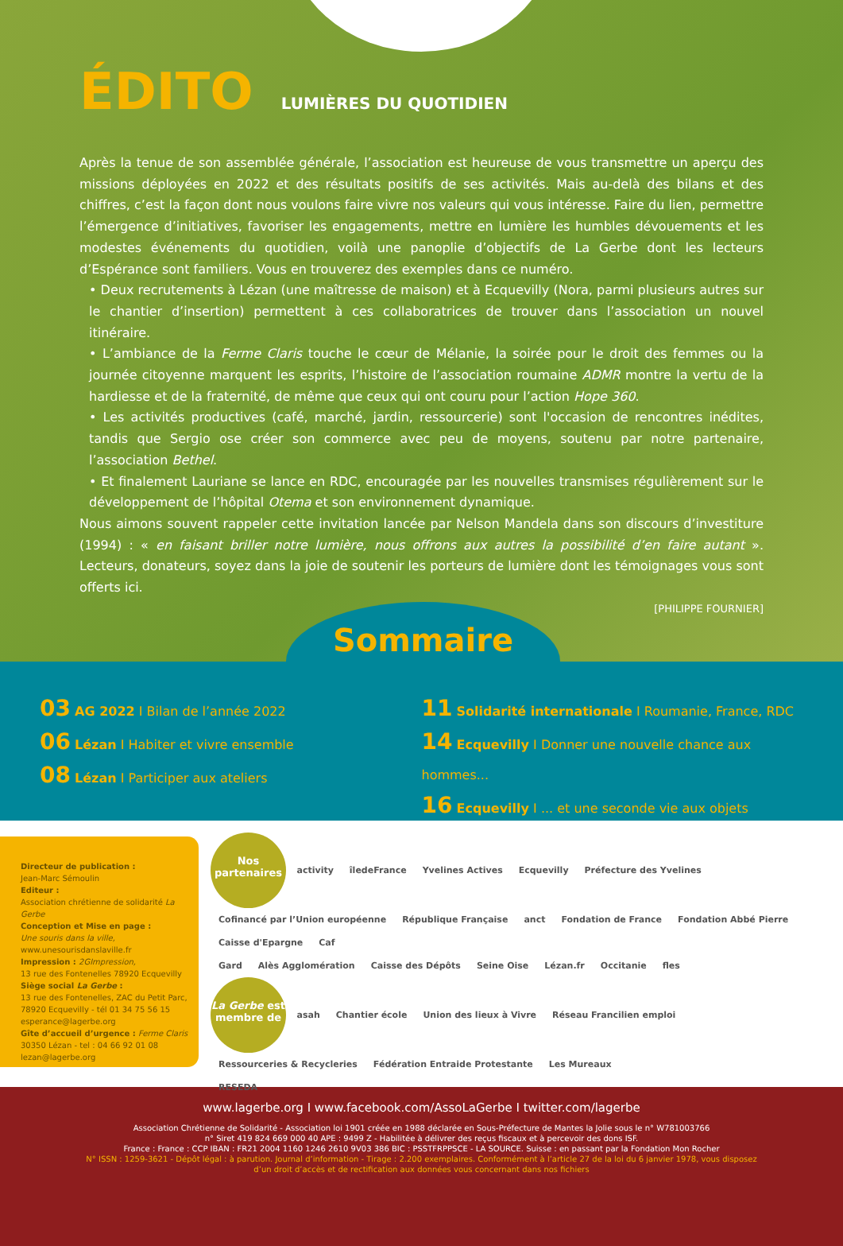ÉDITO
LUMIÈRES DU QUOTIDIEN
Après la tenue de son assemblée générale, l’association est heureuse de vous transmettre un aperçu des missions déployées en 2022 et des résultats positifs de ses activités. Mais au-delà des bilans et des chiffres, c’est la façon dont nous voulons faire vivre nos valeurs qui vous intéresse. Faire du lien, permettre l’émergence d’initiatives, favoriser les engagements, mettre en lumière les humbles dévouements et les modestes événements du quotidien, voilà une panoplie d’objectifs de La Gerbe dont les lecteurs d’Espérance sont familiers. Vous en trouverez des exemples dans ce numéro.
• Deux recrutements à Lézan (une maîtresse de maison) et à Ecquevilly (Nora, parmi plusieurs autres sur le chantier d’insertion) permettent à ces collaboratrices de trouver dans l’association un nouvel itinéraire.
• L’ambiance de la Ferme Claris touche le cœur de Mélanie, la soirée pour le droit des femmes ou la journée citoyenne marquent les esprits, l’histoire de l’association roumaine ADMR montre la vertu de la hardiesse et de la fraternité, de même que ceux qui ont couru pour l’action Hope 360.
• Les activités productives (café, marché, jardin, ressourcerie) sont l'occasion de rencontres inédites, tandis que Sergio ose créer son commerce avec peu de moyens, soutenu par notre partenaire, l’association Bethel.
• Et finalement Lauriane se lance en RDC, encouragée par les nouvelles transmises régulièrement sur le développement de l’hôpital Otema et son environnement dynamique.
Nous aimons souvent rappeler cette invitation lancée par Nelson Mandela dans son discours d’investiture (1994) : « en faisant briller notre lumière, nous offrons aux autres la possibilité d’en faire autant ». Lecteurs, donateurs, soyez dans la joie de soutenir les porteurs de lumière dont les témoignages vous sont offerts ici.
[PHILIPPE FOURNIER]
Sommaire
03 AG 2022 I Bilan de l’année 2022
06 Lézan I Habiter et vivre ensemble
08 Lézan I Participer aux ateliers
11 Solidarité internationale I Roumanie, France, RDC
14 Ecquevilly I Donner une nouvelle chance aux hommes...
16 Ecquevilly I ... et une seconde vie aux objets
Directeur de publication :
Jean-Marc Sémoulin
Editeur :
Association chrétienne de solidarité La Gerbe
Conception et Mise en page :
Une souris dans la ville,
www.unesourisdanslaville.fr
Impression : 2GImpression,
13 rue des Fontenelles 78920 Ecquevilly
Siège social La Gerbe :
13 rue des Fontenelles, ZAC du Petit Parc,
78920 Ecquevilly - tél 01 34 75 56 15
esperance@lagerbe.org
Gîte d’accueil d’urgence : Ferme Claris
30350 Lézan - tel : 04 66 92 01 08
lezan@lagerbe.org
Nos partenaires activity îledeFrance Yvelines Actives Ecquevilly Préfecture des Yvelines
Cofinancé par l’Union européenne République Française anct Fondation de France Fondation Abbé Pierre Caisse d'Epargne Caf
Gard Alès Agglomération Caisse des Dépôts Seine Oise Lézan.fr Occitanie fles
La Gerbe est membre de asah Chantier école Union des lieux à Vivre Réseau Francilien emploi Ressourceries & Recycleries Fédération Entraide Protestante Les Mureaux
RESEDA
www.lagerbe.org I www.facebook.com/AssoLaGerbe I twitter.com/lagerbe
Association Chrétienne de Solidarité - Association loi 1901 créée en 1988 déclarée en Sous-Préfecture de Mantes la Jolie sous le n° W781003766
n° Siret 419 824 669 000 40 APE : 9499 Z - Habilitée à délivrer des reçus fiscaux et à percevoir des dons ISF.
France : France : CCP IBAN : FR21 2004 1160 1246 2610 9V03 386 BIC : PSSTFRPPSCE - LA SOURCE. Suisse : en passant par la Fondation Mon Rocher
N° ISSN : 1259-3621 - Dépôt légal : à parution. Journal d’information - Tirage : 2.200 exemplaires. Conformément à l’article 27 de la loi du 6 janvier 1978, vous disposez
d’un droit d’accès et de rectification aux données vous concernant dans nos fichiers